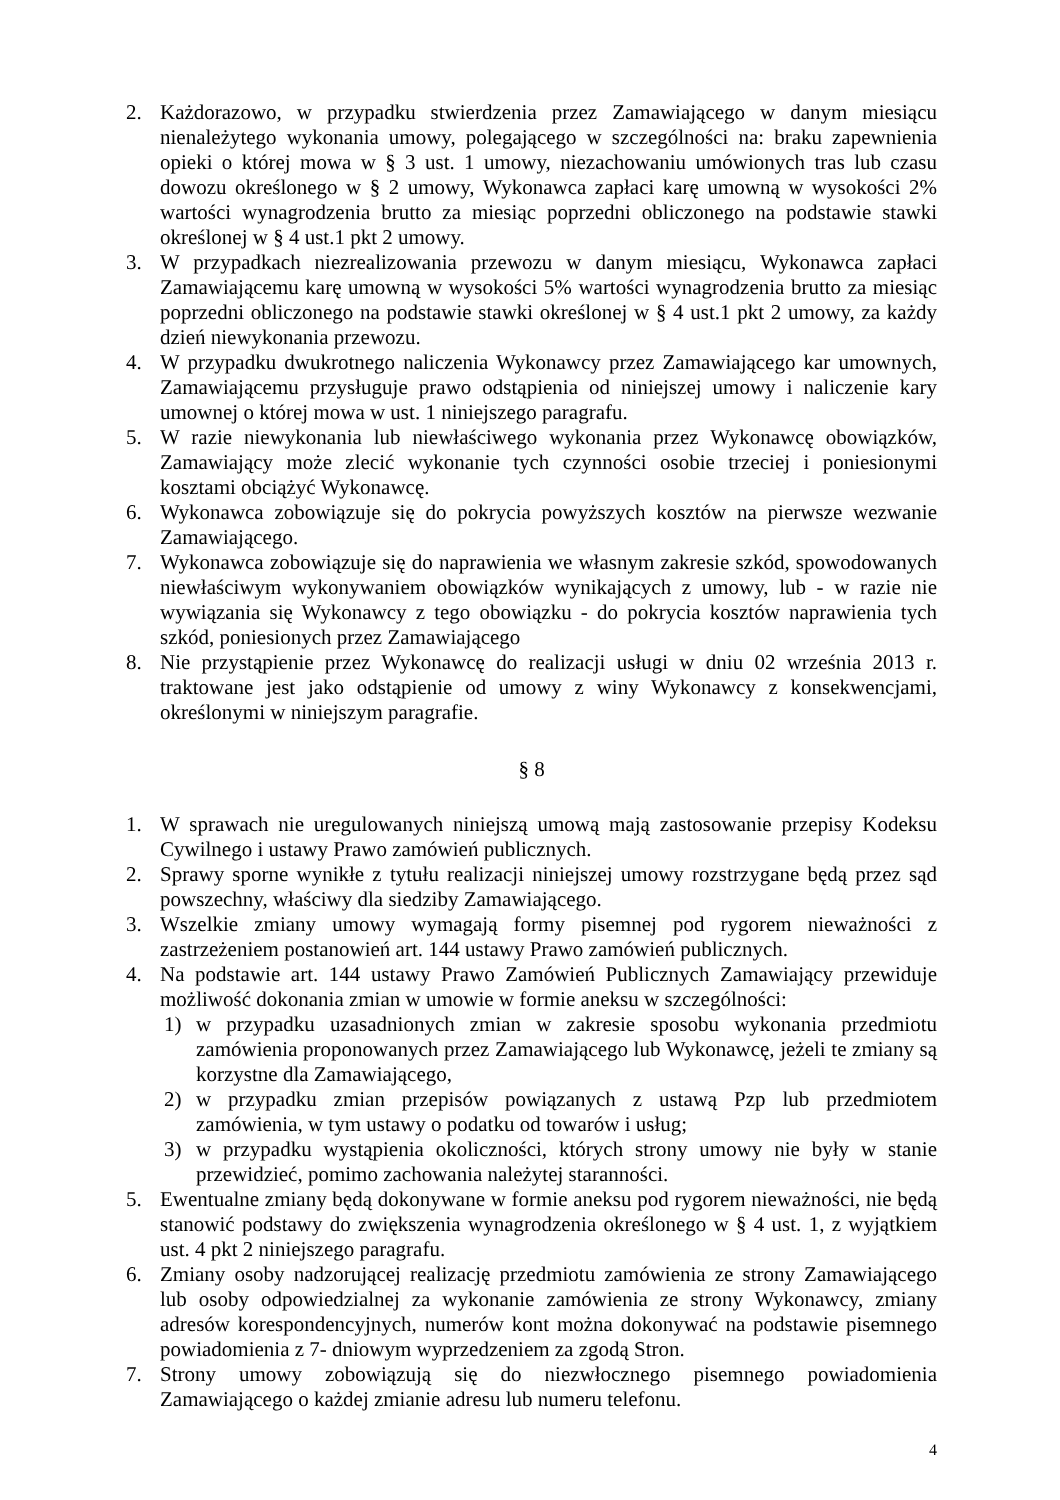2. Każdorazowo, w przypadku stwierdzenia przez Zamawiającego w danym miesiącu nienależytego wykonania umowy, polegającego w szczególności na: braku zapewnienia opieki o której mowa w § 3 ust. 1 umowy, niezachowaniu umówionych tras lub czasu dowozu określonego w § 2 umowy, Wykonawca zapłaci karę umowną w wysokości 2% wartości wynagrodzenia brutto za miesiąc poprzedni obliczonego na podstawie stawki określonej w § 4 ust.1 pkt 2 umowy.
3. W przypadkach niezrealizowania przewozu w danym miesiącu, Wykonawca zapłaci Zamawiającemu karę umowną w wysokości 5% wartości wynagrodzenia brutto za miesiąc poprzedni obliczonego na podstawie stawki określonej w § 4 ust.1 pkt 2 umowy, za każdy dzień niewykonania przewozu.
4. W przypadku dwukrotnego naliczenia Wykonawcy przez Zamawiającego kar umownych, Zamawiającemu przysługuje prawo odstąpienia od niniejszej umowy i naliczenie kary umownej o której mowa w ust. 1 niniejszego paragrafu.
5. W razie niewykonania lub niewłaściwego wykonania przez Wykonawcę obowiązków, Zamawiający może zlecić wykonanie tych czynności osobie trzeciej i poniesionymi kosztami obciążyć Wykonawcę.
6. Wykonawca zobowiązuje się do pokrycia powyższych kosztów na pierwsze wezwanie Zamawiającego.
7. Wykonawca zobowiązuje się do naprawienia we własnym zakresie szkód, spowodowanych niewłaściwym wykonywaniem obowiązków wynikających z umowy, lub - w razie nie wywiązania się Wykonawcy z tego obowiązku - do pokrycia kosztów naprawienia tych szkód, poniesionych przez Zamawiającego
8. Nie przystąpienie przez Wykonawcę do realizacji usługi w dniu 02 września 2013 r. traktowane jest jako odstąpienie od umowy z winy Wykonawcy z konsekwencjami, określonymi w niniejszym paragrafie.
§ 8
1. W sprawach nie uregulowanych niniejszą umową mają zastosowanie przepisy Kodeksu Cywilnego i ustawy Prawo zamówień publicznych.
2. Sprawy sporne wynikłe z tytułu realizacji niniejszej umowy rozstrzygane będą przez sąd powszechny, właściwy dla siedziby Zamawiającego.
3. Wszelkie zmiany umowy wymagają formy pisemnej pod rygorem nieważności z zastrzeżeniem postanowień art. 144 ustawy Prawo zamówień publicznych.
4. Na podstawie art. 144 ustawy Prawo Zamówień Publicznych Zamawiający przewiduje możliwość dokonania zmian w umowie w formie aneksu w szczególności:
1) w przypadku uzasadnionych zmian w zakresie sposobu wykonania przedmiotu zamówienia proponowanych przez Zamawiającego lub Wykonawcę, jeżeli te zmiany są korzystne dla Zamawiającego,
2) w przypadku zmian przepisów powiązanych z ustawą Pzp lub przedmiotem zamówienia, w tym ustawy o podatku od towarów i usług;
3) w przypadku wystąpienia okoliczności, których strony umowy nie były w stanie przewidzieć, pomimo zachowania należytej staranności.
5. Ewentualne zmiany będą dokonywane w formie aneksu pod rygorem nieważności, nie będą stanowić podstawy do zwiększenia wynagrodzenia określonego w § 4 ust. 1, z wyjątkiem ust. 4 pkt 2 niniejszego paragrafu.
6. Zmiany osoby nadzorującej realizację przedmiotu zamówienia ze strony Zamawiającego lub osoby odpowiedzialnej za wykonanie zamówienia ze strony Wykonawcy, zmiany adresów korespondencyjnych, numerów kont można dokonywać na podstawie pisemnego powiadomienia z 7- dniowym wyprzedzeniem za zgodą Stron.
7. Strony umowy zobowiązują się do niezwłocznego pisemnego powiadomienia Zamawiającego o każdej zmianie adresu lub numeru telefonu.
4